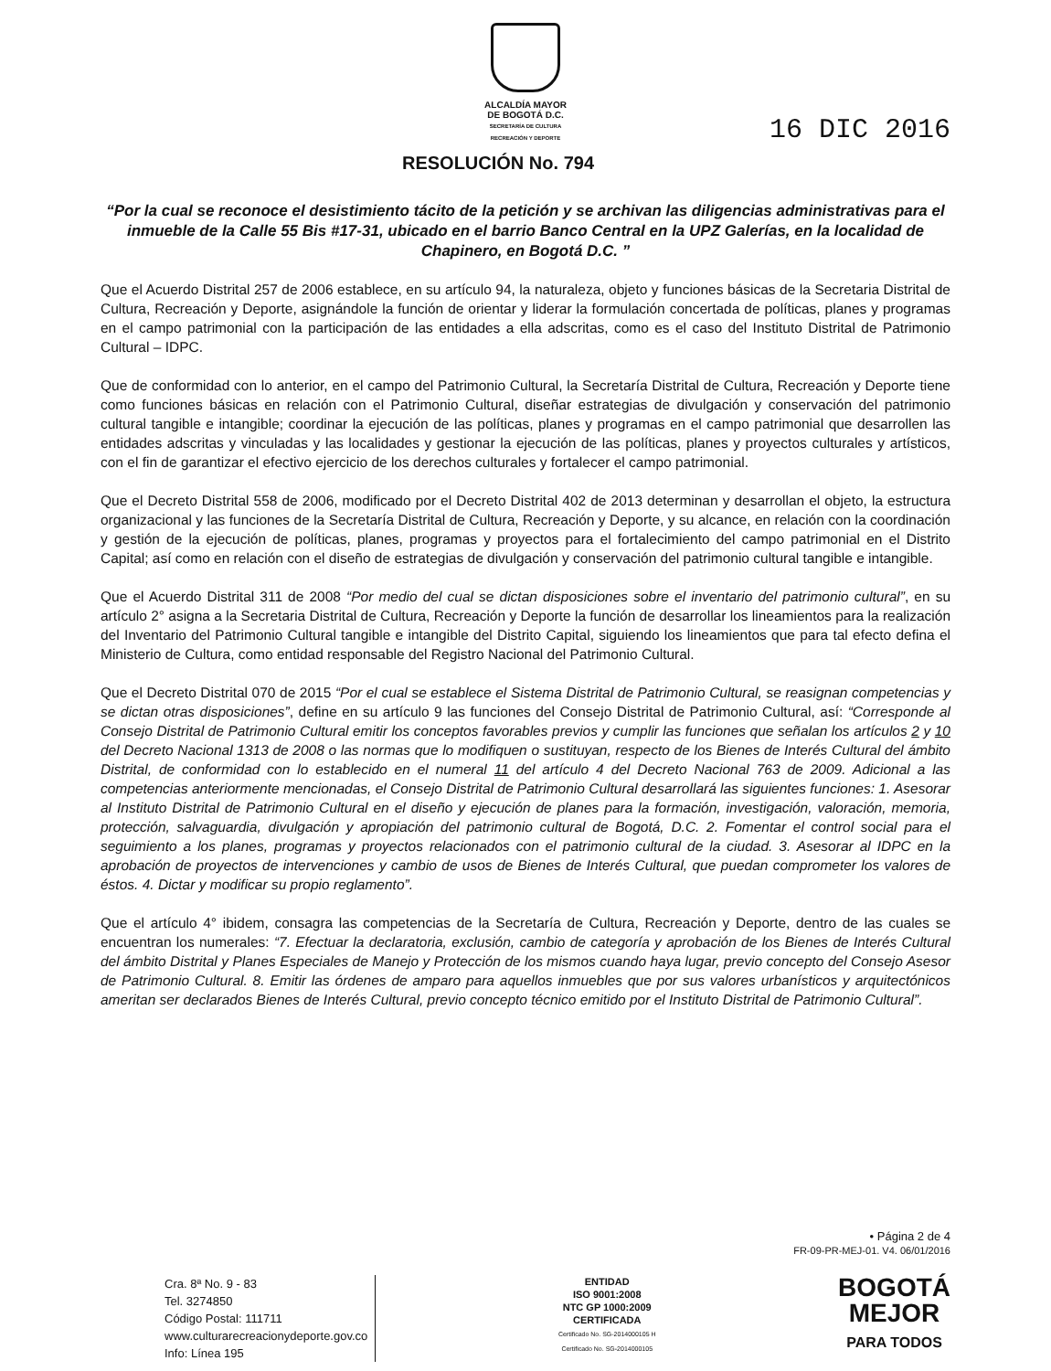ALCALDÍA MAYOR
DE BOGOTÁ D.C.
SECRETARÍA DE CULTURA
RECREACIÓN Y DEPORTE
RESOLUCIÓN No. 794
16 DIC 2016
“Por la cual se reconoce el desistimiento tácito de la petición y se archivan las diligencias administrativas para el inmueble de la Calle 55 Bis #17-31, ubicado en el barrio Banco Central en la UPZ Galerías, en la localidad de Chapinero, en Bogotá D.C. ”
Que el Acuerdo Distrital 257 de 2006 establece, en su artículo 94, la naturaleza, objeto y funciones básicas de la Secretaria Distrital de Cultura, Recreación y Deporte, asignándole la función de orientar y liderar la formulación concertada de políticas, planes y programas en el campo patrimonial con la participación de las entidades a ella adscritas, como es el caso del Instituto Distrital de Patrimonio Cultural – IDPC.
Que de conformidad con lo anterior, en el campo del Patrimonio Cultural, la Secretaría Distrital de Cultura, Recreación y Deporte tiene como funciones básicas en relación con el Patrimonio Cultural, diseñar estrategias de divulgación y conservación del patrimonio cultural tangible e intangible; coordinar la ejecución de las políticas, planes y programas en el campo patrimonial que desarrollen las entidades adscritas y vinculadas y las localidades y gestionar la ejecución de las políticas, planes y proyectos culturales y artísticos, con el fin de garantizar el efectivo ejercicio de los derechos culturales y fortalecer el campo patrimonial.
Que el Decreto Distrital 558 de 2006, modificado por el Decreto Distrital 402 de 2013 determinan y desarrollan el objeto, la estructura organizacional y las funciones de la Secretaría Distrital de Cultura, Recreación y Deporte, y su alcance, en relación con la coordinación y gestión de la ejecución de políticas, planes, programas y proyectos para el fortalecimiento del campo patrimonial en el Distrito Capital; así como en relación con el diseño de estrategias de divulgación y conservación del patrimonio cultural tangible e intangible.
Que el Acuerdo Distrital 311 de 2008 “Por medio del cual se dictan disposiciones sobre el inventario del patrimonio cultural”, en su artículo 2° asigna a la Secretaria Distrital de Cultura, Recreación y Deporte la función de desarrollar los lineamientos para la realización del Inventario del Patrimonio Cultural tangible e intangible del Distrito Capital, siguiendo los lineamientos que para tal efecto defina el Ministerio de Cultura, como entidad responsable del Registro Nacional del Patrimonio Cultural.
Que el Decreto Distrital 070 de 2015 “Por el cual se establece el Sistema Distrital de Patrimonio Cultural, se reasignan competencias y se dictan otras disposiciones”, define en su artículo 9 las funciones del Consejo Distrital de Patrimonio Cultural, así: “Corresponde al Consejo Distrital de Patrimonio Cultural emitir los conceptos favorables previos y cumplir las funciones que señalan los artículos 2 y 10 del Decreto Nacional 1313 de 2008 o las normas que lo modifiquen o sustituyan, respecto de los Bienes de Interés Cultural del ámbito Distrital, de conformidad con lo establecido en el numeral 11 del artículo 4 del Decreto Nacional 763 de 2009. Adicional a las competencias anteriormente mencionadas, el Consejo Distrital de Patrimonio Cultural desarrollará las siguientes funciones: 1. Asesorar al Instituto Distrital de Patrimonio Cultural en el diseño y ejecución de planes para la formación, investigación, valoración, memoria, protección, salvaguardia, divulgación y apropiación del patrimonio cultural de Bogotá, D.C. 2. Fomentar el control social para el seguimiento a los planes, programas y proyectos relacionados con el patrimonio cultural de la ciudad. 3. Asesorar al IDPC en la aprobación de proyectos de intervenciones y cambio de usos de Bienes de Interés Cultural, que puedan comprometer los valores de éstos. 4. Dictar y modificar su propio reglamento”.
Que el artículo 4° ibidem, consagra las competencias de la Secretaría de Cultura, Recreación y Deporte, dentro de las cuales se encuentran los numerales: “7. Efectuar la declaratoria, exclusión, cambio de categoría y aprobación de los Bienes de Interés Cultural del ámbito Distrital y Planes Especiales de Manejo y Protección de los mismos cuando haya lugar, previo concepto del Consejo Asesor de Patrimonio Cultural. 8. Emitir las órdenes de amparo para aquellos inmuebles que por sus valores urbanísticos y arquitectónicos ameritan ser declarados Bienes de Interés Cultural, previo concepto técnico emitido por el Instituto Distrital de Patrimonio Cultural”.
• Página 2 de 4
FR-09-PR-MEJ-01. V4. 06/01/2016
Cra. 8ª No. 9 - 83
Tel. 3274850
Código Postal: 111711
www.culturarecreacionydeporte.gov.co
Info: Línea 195
ENTIDAD
ISO 9001:2008
NTC GP 1000:2009
CERTIFICADA
Certificado No. SG-2014000105 H
Certificado No. SG-2014000105
BOGOTÁ
MEJOR
PARA TODOS